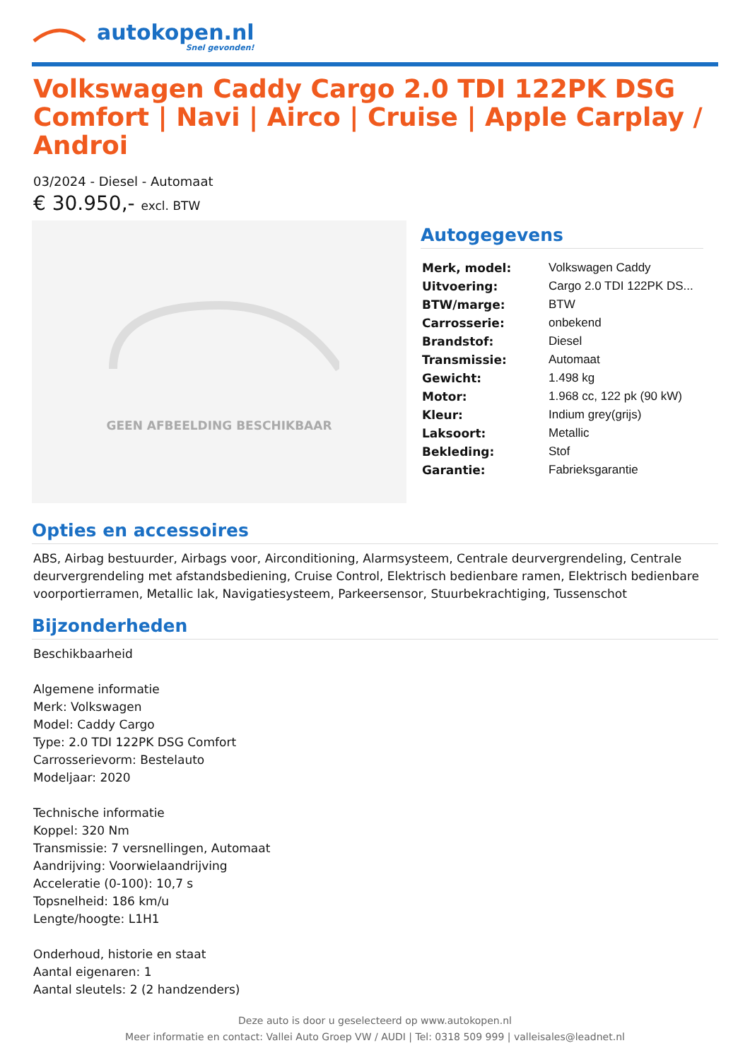autokopen.nl
Snel gevonden!
Volkswagen Caddy Cargo 2.0 TDI 122PK DSG Comfort | Navi | Airco | Cruise | Apple Carplay / Androi
03/2024 - Diesel - Automaat
€ 30.950,- excl. BTW
GEEN AFBEELDING BESCHIKBAAR
Autogegevens
| Merk, model: | Volkswagen Caddy |
| Uitvoering: | Cargo 2.0 TDI 122PK DS... |
| BTW/marge: | BTW |
| Carrosserie: | onbekend |
| Brandstof: | Diesel |
| Transmissie: | Automaat |
| Gewicht: | 1.498 kg |
| Motor: | 1.968 cc, 122 pk (90 kW) |
| Kleur: | Indium grey(grijs) |
| Laksoort: | Metallic |
| Bekleding: | Stof |
| Garantie: | Fabrieksgarantie |
Opties en accessoires
ABS, Airbag bestuurder, Airbags voor, Airconditioning, Alarmsysteem, Centrale deurvergrendeling, Centrale deurvergrendeling met afstandsbediening, Cruise Control, Elektrisch bedienbare ramen, Elektrisch bedienbare voorportierramen, Metallic lak, Navigatiesysteem, Parkeersensor, Stuurbekrachtiging, Tussenschot
Bijzonderheden
Beschikbaarheid
Algemene informatie
Merk: Volkswagen
Model: Caddy Cargo
Type: 2.0 TDI 122PK DSG Comfort
Carrosserievorm: Bestelauto
Modeljaar: 2020
Technische informatie
Koppel: 320 Nm
Transmissie: 7 versnellingen, Automaat
Aandrijving: Voorwielaandrijving
Acceleratie (0-100): 10,7 s
Topsnelheid: 186 km/u
Lengte/hoogte: L1H1
Onderhoud, historie en staat
Aantal eigenaren: 1
Aantal sleutels: 2 (2 handzenders)
Deze auto is door u geselecteerd op www.autokopen.nl
Meer informatie en contact: Vallei Auto Groep VW / AUDI | Tel: 0318 509 999 | valleisales@leadnet.nl